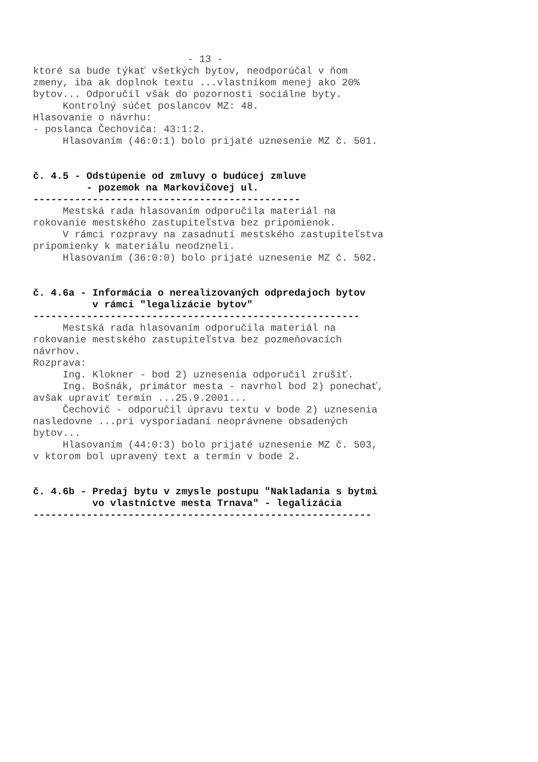- 13 - ktoré sa bude týkať všetkých bytov, neodporúčal v ňom zmeny, iba ak doplnok textu ...vlastníkom menej ako 20% bytov... Odporučil však do pozornosti sociálne byty. Kontrolný súčet poslancov MZ: 48. Hlasovanie o návrhu: - poslanca Čechoviča: 43:1:2. Hlasovaním (46:0:1) bolo prijaté uznesenie MZ č. 501. č. 4.5 - Odstúpenie od zmluvy o budúcej zmluve - pozemok na Markovičovej ul. --------------------------------------------- Mestská rada hlasovaním odporučila materiál na rokovanie mestského zastupiteľstva bez pripomienok. V rámci rozpravy na zasadnutí mestského zastupiteľstva pripomienky k materiálu neodzneli. Hlasovaním (36:0:0) bolo prijaté uznesenie MZ č. 502. č. 4.6a - Informácia o nerealizovaných odpredajoch bytov v rámci "legalizácie bytov" ------------------------------------------------------- Mestská rada hlasovaním odporučila materiál na rokovanie mestského zastupiteľstva bez pozmeňovacích návrhov. Rozprava: Ing. Klokner - bod 2) uznesenia odporučil zrušiť. Ing. Bošnák, primátor mesta - navrhol bod 2) ponechať, avšak upraviť termín ...25.9.2001... Čechovič - odporučil úpravu textu v bode 2) uznesenia nasledovne ...pri vysporiadaní neoprávnene obsadených bytov... Hlasovaním (44:0:3) bolo prijaté uznesenie MZ č. 503, v ktorom bol upravený text a termín v bode 2. č. 4.6b - Predaj bytu v zmysle postupu "Nakladania s bytmi vo vlastníctve mesta Trnava" - legalizácia ---------------------------------------------------------